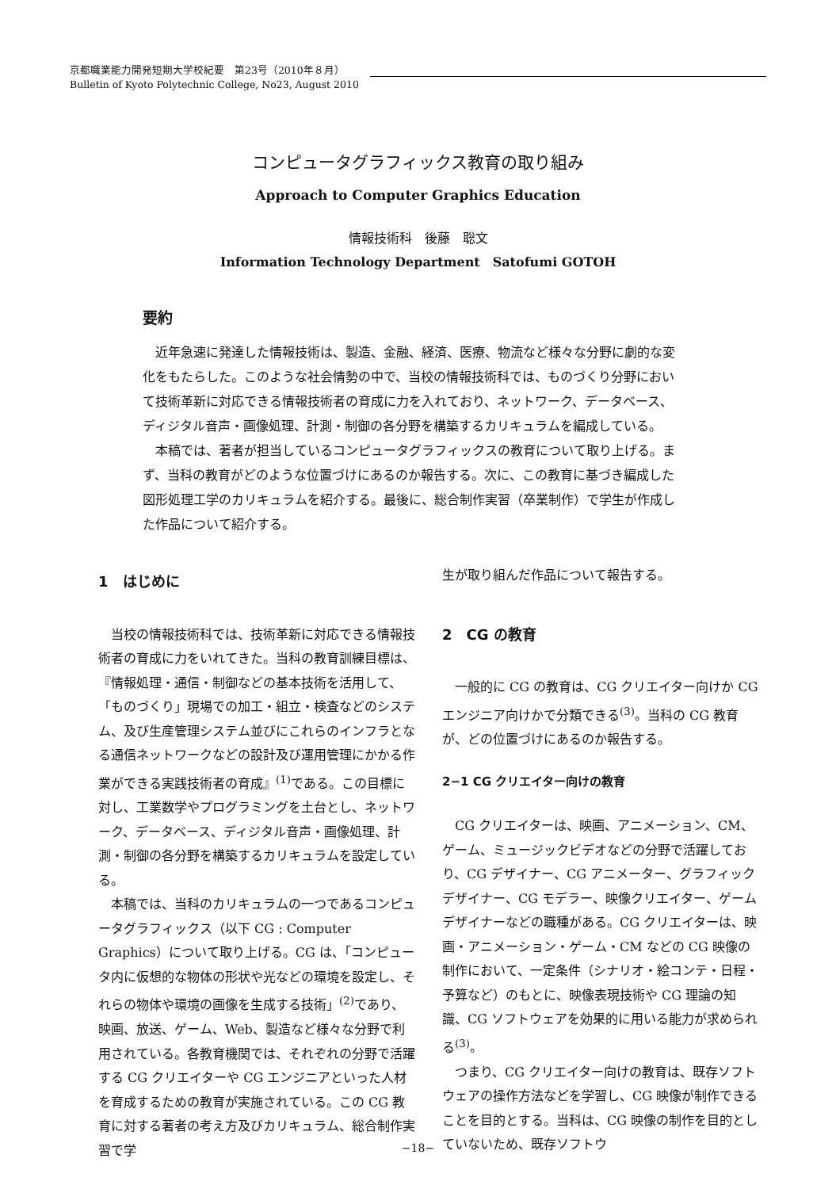京都職業能力開発短期大学校紀要　第23号（2010年８月）
Bulletin of Kyoto Polytechnic College, No23, August 2010
コンピュータグラフィックス教育の取り組み
Approach to Computer Graphics Education
情報技術科　後藤　聡文
Information Technology Department　Satofumi GOTOH
要約
近年急速に発達した情報技術は、製造、金融、経済、医療、物流など様々な分野に劇的な変化をもたらした。このような社会情勢の中で、当校の情報技術科では、ものづくり分野において技術革新に対応できる情報技術者の育成に力を入れており、ネットワーク、データベース、ディジタル音声・画像処理、計測・制御の各分野を構築するカリキュラムを編成している。
本稿では、著者が担当しているコンピュータグラフィックスの教育について取り上げる。まず、当科の教育がどのような位置づけにあるのか報告する。次に、この教育に基づき編成した図形処理工学のカリキュラムを紹介する。最後に、総合制作実習（卒業制作）で学生が作成した作品について紹介する。
1　はじめに
当校の情報技術科では、技術革新に対応できる情報技術者の育成に力をいれてきた。当科の教育訓練目標は、『情報処理・通信・制御などの基本技術を活用して、「ものづくり」現場での加工・組立・検査などのシステム、及び生産管理システム並びにこれらのインフラとなる通信ネットワークなどの設計及び運用管理にかかる作業ができる実践技術者の育成』<sup>(1)</sup>である。この目標に対し、工業数学やプログラミングを土台とし、ネットワーク、データベース、ディジタル音声・画像処理、計測・制御の各分野を構築するカリキュラムを設定している。
本稿では、当科のカリキュラムの一つであるコンピュータグラフィックス（以下 CG : Computer Graphics）について取り上げる。CG は、「コンピュータ内に仮想的な物体の形状や光などの環境を設定し、それらの物体や環境の画像を生成する技術」<sup>(2)</sup>であり、映画、放送、ゲーム、Web、製造など様々な分野で利用されている。各教育機関では、それぞれの分野で活躍する CG クリエイターや CG エンジニアといった人材を育成するための教育が実施されている。この CG 教育に対する著者の考え方及びカリキュラム、総合制作実習で学
生が取り組んだ作品について報告する。
2　CG の教育
一般的に CG の教育は、CG クリエイター向けか CG エンジニア向けかで分類できる<sup>(3)</sup>。当科の CG 教育が、どの位置づけにあるのか報告する。
2−1 CG クリエイター向けの教育
CG クリエイターは、映画、アニメーション、CM、ゲーム、ミュージックビデオなどの分野で活躍しており、CG デザイナー、CG アニメーター、グラフィックデザイナー、CG モデラー、映像クリエイター、ゲームデザイナーなどの職種がある。CG クリエイターは、映画・アニメーション・ゲーム・CM などの CG 映像の制作において、一定条件（シナリオ・絵コンテ・日程・予算など）のもとに、映像表現技術や CG 理論の知識、CG ソフトウェアを効果的に用いる能力が求められる<sup>(3)</sup>。
つまり、CG クリエイター向けの教育は、既存ソフトウェアの操作方法などを学習し、CG 映像が制作できることを目的とする。当科は、CG 映像の制作を目的としていないため、既存ソフトウ
−18−